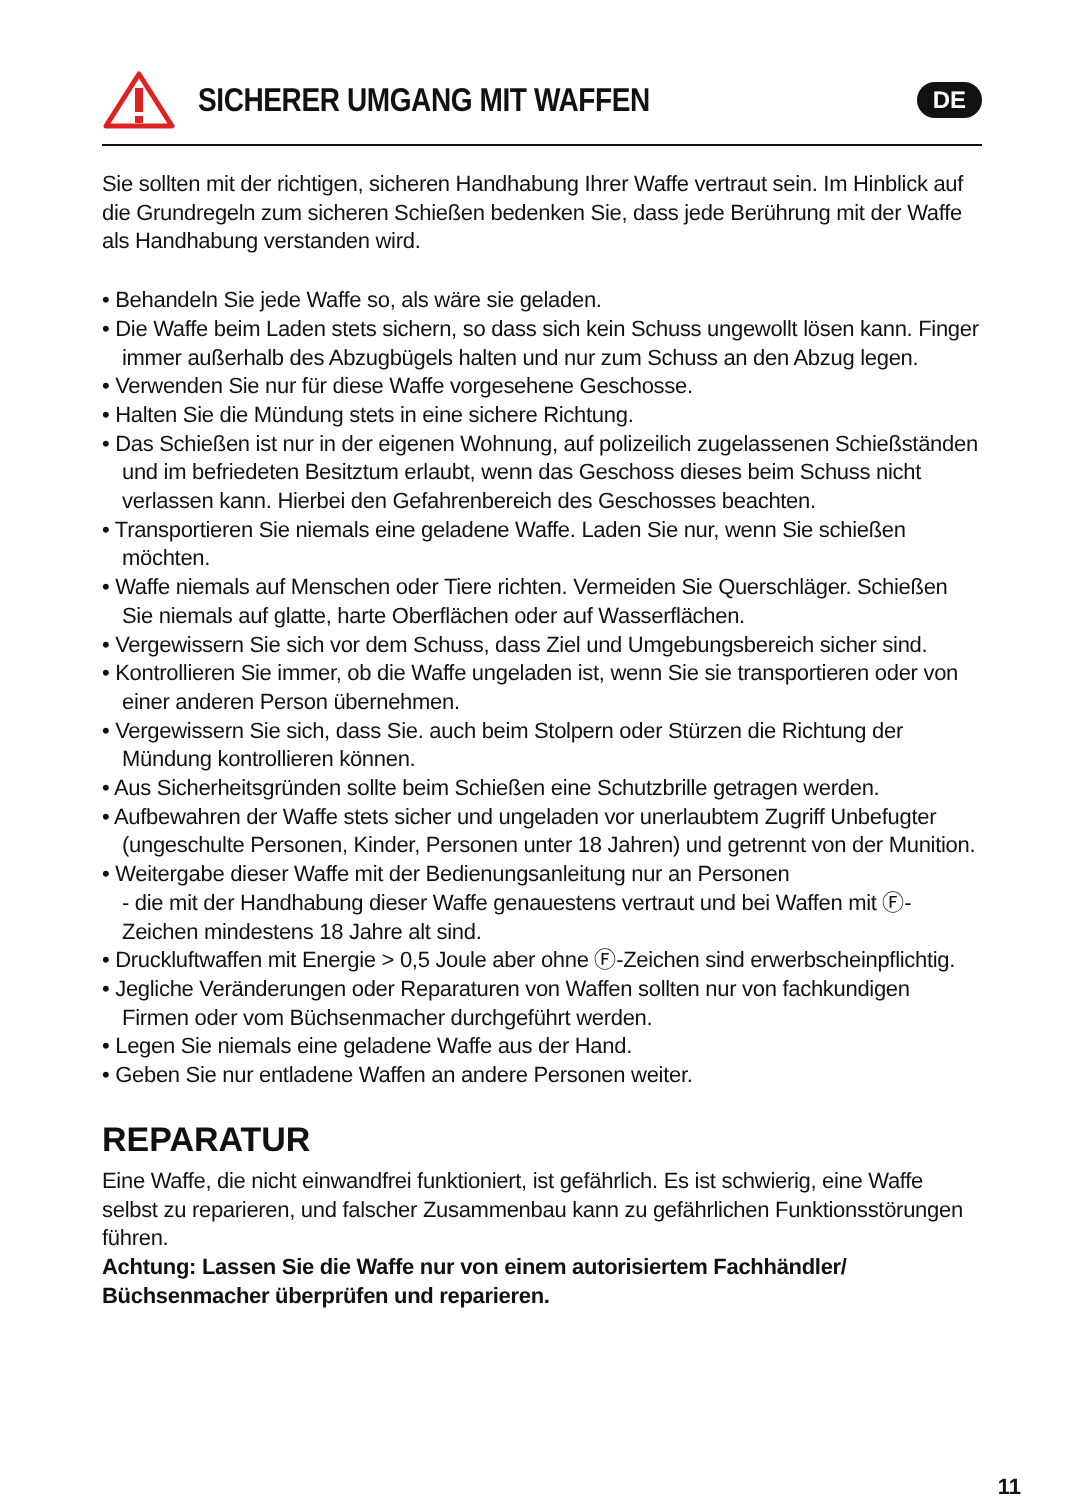SICHERER UMGANG MIT WAFFEN
DE
Sie sollten mit der richtigen, sicheren Handhabung Ihrer Waffe vertraut sein. Im Hinblick auf die Grundregeln zum sicheren Schießen bedenken Sie, dass jede Berührung mit der Waffe als Handhabung verstanden wird.
• Behandeln Sie jede Waffe so, als wäre sie geladen.
• Die Waffe beim Laden stets sichern, so dass sich kein Schuss ungewollt lösen kann. Finger immer außerhalb des Abzugbügels halten und nur zum Schuss an den Abzug legen.
• Verwenden Sie nur für diese Waffe vorgesehene Geschosse.
• Halten Sie die Mündung stets in eine sichere Richtung.
• Das Schießen ist nur in der eigenen Wohnung, auf polizeilich zugelassenen Schießständen und im befriedeten Besitztum erlaubt, wenn das Geschoss dieses beim Schuss nicht verlassen kann. Hierbei den Gefahrenbereich des Geschosses beachten.
• Transportieren Sie niemals eine geladene Waffe. Laden Sie nur, wenn Sie schießen möchten.
• Waffe niemals auf Menschen oder Tiere richten. Vermeiden Sie Querschläger. Schießen Sie niemals auf glatte, harte Oberflächen oder auf Wasserflächen.
• Vergewissern Sie sich vor dem Schuss, dass Ziel und Umgebungsbereich sicher sind.
• Kontrollieren Sie immer, ob die Waffe ungeladen ist, wenn Sie sie transportieren oder von einer anderen Person übernehmen.
• Vergewissern Sie sich, dass Sie. auch beim Stolpern oder Stürzen die Richtung der Mündung kontrollieren können.
• Aus Sicherheitsgründen sollte beim Schießen eine Schutzbrille getragen werden.
• Aufbewahren der Waffe stets sicher und ungeladen vor unerlaubtem Zugriff Unbefugter (ungeschulte Personen, Kinder, Personen unter 18 Jahren) und getrennt von der Munition.
• Weitergabe dieser Waffe mit der Bedienungsanleitung nur an Personen
- die mit der Handhabung dieser Waffe genauestens vertraut und bei Waffen mit Ⓕ-Zeichen mindestens 18 Jahre alt sind.
• Druckluftwaffen mit Energie > 0,5 Joule aber ohne Ⓕ-Zeichen sind erwerbscheinpflichtig.
• Jegliche Veränderungen oder Reparaturen von Waffen sollten nur von fachkundigen Firmen oder vom Büchsenmacher durchgeführt werden.
• Legen Sie niemals eine geladene Waffe aus der Hand.
• Geben Sie nur entladene Waffen an andere Personen weiter.
REPARATUR
Eine Waffe, die nicht einwandfrei funktioniert, ist gefährlich. Es ist schwierig, eine Waffe selbst zu reparieren, und falscher Zusammenbau kann zu gefährlichen Funktionsstörungen führen.
Achtung: Lassen Sie die Waffe nur von einem autorisiertem Fachhändler/
Büchsenmacher überprüfen und reparieren.
11